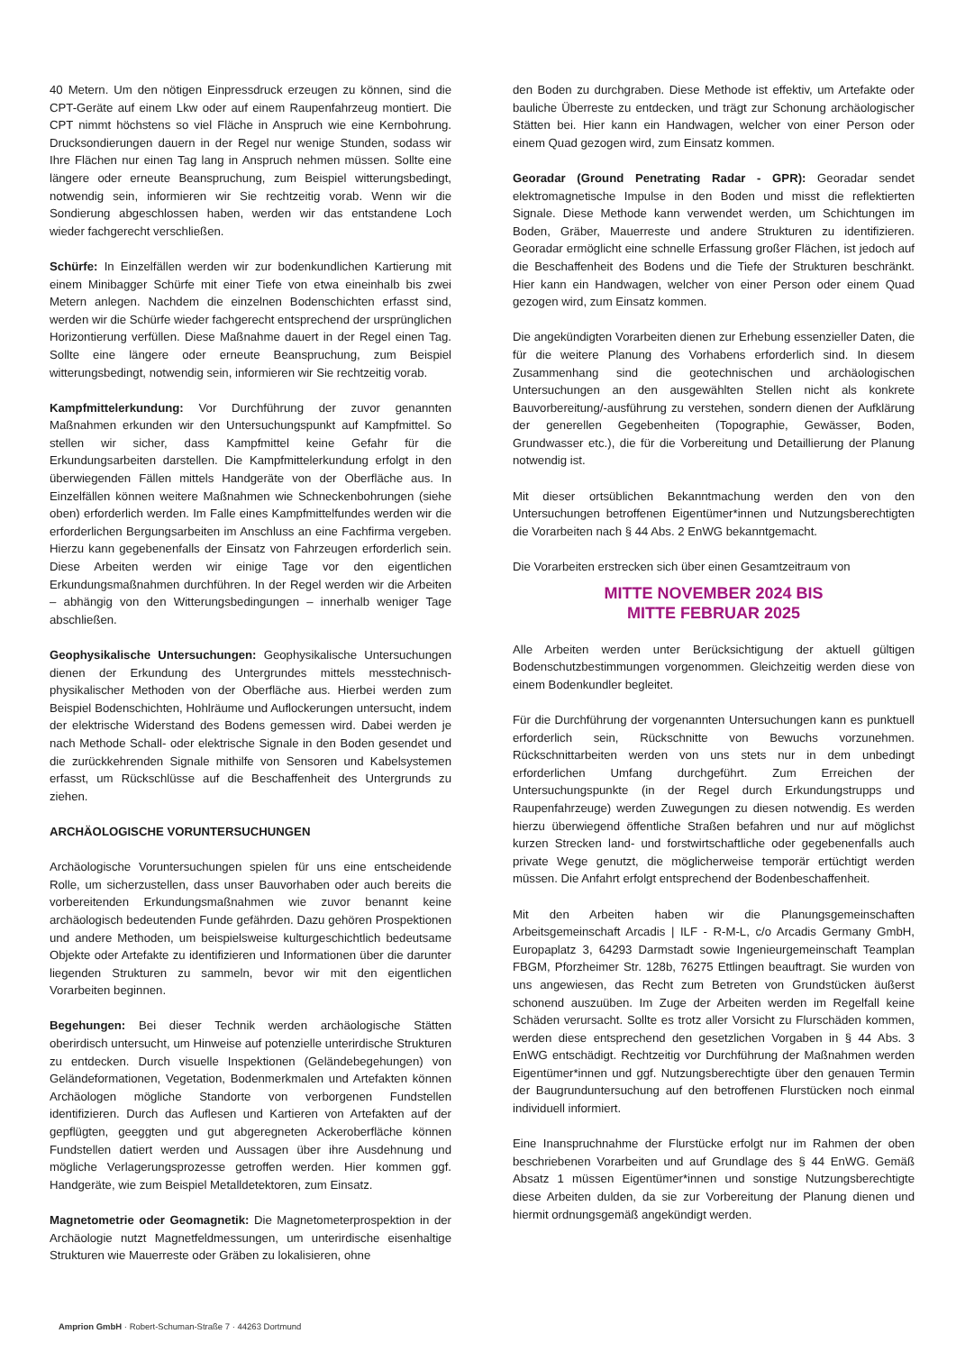40 Metern. Um den nötigen Einpressdruck erzeugen zu können, sind die CPT-Geräte auf einem Lkw oder auf einem Raupenfahrzeug montiert. Die CPT nimmt höchstens so viel Fläche in Anspruch wie eine Kernbohrung. Drucksondierungen dauern in der Regel nur wenige Stunden, sodass wir Ihre Flächen nur einen Tag lang in Anspruch nehmen müssen. Sollte eine längere oder erneute Beanspruchung, zum Beispiel witterungsbedingt, notwendig sein, informieren wir Sie rechtzeitig vorab. Wenn wir die Sondierung abgeschlossen haben, werden wir das entstandene Loch wieder fachgerecht verschließen.
Schürfe: In Einzelfällen werden wir zur bodenkundlichen Kartierung mit einem Minibagger Schürfe mit einer Tiefe von etwa eineinhalb bis zwei Metern anlegen. Nachdem die einzelnen Bodenschichten erfasst sind, werden wir die Schürfe wieder fachgerecht entsprechend der ursprünglichen Horizontierung verfüllen. Diese Maßnahme dauert in der Regel einen Tag. Sollte eine längere oder erneute Beanspruchung, zum Beispiel witterungsbedingt, notwendig sein, informieren wir Sie rechtzeitig vorab.
Kampfmittelerkundung: Vor Durchführung der zuvor genannten Maßnahmen erkunden wir den Untersuchungspunkt auf Kampfmittel. So stellen wir sicher, dass Kampfmittel keine Gefahr für die Erkundungsarbeiten darstellen. Die Kampfmittelerkundung erfolgt in den überwiegenden Fällen mittels Handgeräte von der Oberfläche aus. In Einzelfällen können weitere Maßnahmen wie Schneckenbohrungen (siehe oben) erforderlich werden. Im Falle eines Kampfmittelfundes werden wir die erforderlichen Bergungsarbeiten im Anschluss an eine Fachfirma vergeben. Hierzu kann gegebenenfalls der Einsatz von Fahrzeugen erforderlich sein. Diese Arbeiten werden wir einige Tage vor den eigentlichen Erkundungsmaßnahmen durchführen. In der Regel werden wir die Arbeiten – abhängig von den Witterungsbedingungen – innerhalb weniger Tage abschließen.
Geophysikalische Untersuchungen: Geophysikalische Untersuchungen dienen der Erkundung des Untergrundes mittels messtechnisch-physikalischer Methoden von der Oberfläche aus. Hierbei werden zum Beispiel Bodenschichten, Hohlräume und Auflockerungen untersucht, indem der elektrische Widerstand des Bodens gemessen wird. Dabei werden je nach Methode Schall- oder elektrische Signale in den Boden gesendet und die zurückkehrenden Signale mithilfe von Sensoren und Kabelsystemen erfasst, um Rückschlüsse auf die Beschaffenheit des Untergrunds zu ziehen.
ARCHÄOLOGISCHE VORUNTERSUCHUNGEN
Archäologische Voruntersuchungen spielen für uns eine entscheidende Rolle, um sicherzustellen, dass unser Bauvorhaben oder auch bereits die vorbereitenden Erkundungsmaßnahmen wie zuvor benannt keine archäologisch bedeutenden Funde gefährden. Dazu gehören Prospektionen und andere Methoden, um beispielsweise kulturgeschichtlich bedeutsame Objekte oder Artefakte zu identifizieren und Informationen über die darunter liegenden Strukturen zu sammeln, bevor wir mit den eigentlichen Vorarbeiten beginnen.
Begehungen: Bei dieser Technik werden archäologische Stätten oberirdisch untersucht, um Hinweise auf potenzielle unterirdische Strukturen zu entdecken. Durch visuelle Inspektionen (Geländebegehungen) von Geländeformationen, Vegetation, Bodenmerkmalen und Artefakten können Archäologen mögliche Standorte von verborgenen Fundstellen identifizieren. Durch das Auflesen und Kartieren von Artefakten auf der gepflügten, geeggten und gut abgeregneten Ackeroberfläche können Fundstellen datiert werden und Aussagen über ihre Ausdehnung und mögliche Verlagerungsprozesse getroffen werden. Hier kommen ggf. Handgeräte, wie zum Beispiel Metalldetektoren, zum Einsatz.
Magnetometrie oder Geomagnetik: Die Magnetometerprospektion in der Archäologie nutzt Magnetfeldmessungen, um unterirdische eisenhaltige Strukturen wie Mauerreste oder Gräben zu lokalisieren, ohne
den Boden zu durchgraben. Diese Methode ist effektiv, um Artefakte oder bauliche Überreste zu entdecken, und trägt zur Schonung archäologischer Stätten bei. Hier kann ein Handwagen, welcher von einer Person oder einem Quad gezogen wird, zum Einsatz kommen.
Georadar (Ground Penetrating Radar - GPR): Georadar sendet elektromagnetische Impulse in den Boden und misst die reflektierten Signale. Diese Methode kann verwendet werden, um Schichtungen im Boden, Gräber, Mauerreste und andere Strukturen zu identifizieren. Georadar ermöglicht eine schnelle Erfassung großer Flächen, ist jedoch auf die Beschaffenheit des Bodens und die Tiefe der Strukturen beschränkt. Hier kann ein Handwagen, welcher von einer Person oder einem Quad gezogen wird, zum Einsatz kommen.
Die angekündigten Vorarbeiten dienen zur Erhebung essenzieller Daten, die für die weitere Planung des Vorhabens erforderlich sind. In diesem Zusammenhang sind die geotechnischen und archäologischen Untersuchungen an den ausgewählten Stellen nicht als konkrete Bauvorbereitung/-ausführung zu verstehen, sondern dienen der Aufklärung der generellen Gegebenheiten (Topographie, Gewässer, Boden, Grundwasser etc.), die für die Vorbereitung und Detaillierung der Planung notwendig ist.
Mit dieser ortsüblichen Bekanntmachung werden den von den Untersuchungen betroffenen Eigentümer*innen und Nutzungsberechtigten die Vorarbeiten nach § 44 Abs. 2 EnWG bekanntgemacht.
Die Vorarbeiten erstrecken sich über einen Gesamtzeitraum von
MITTE NOVEMBER 2024 BIS
MITTE FEBRUAR 2025
Alle Arbeiten werden unter Berücksichtigung der aktuell gültigen Bodenschutzbestimmungen vorgenommen. Gleichzeitig werden diese von einem Bodenkundler begleitet.
Für die Durchführung der vorgenannten Untersuchungen kann es punktuell erforderlich sein, Rückschnitte von Bewuchs vorzunehmen. Rückschnittarbeiten werden von uns stets nur in dem unbedingt erforderlichen Umfang durchgeführt. Zum Erreichen der Untersuchungspunkte (in der Regel durch Erkundungstrupps und Raupenfahrzeuge) werden Zuwegungen zu diesen notwendig. Es werden hierzu überwiegend öffentliche Straßen befahren und nur auf möglichst kurzen Strecken land- und forstwirtschaftliche oder gegebenenfalls auch private Wege genutzt, die möglicherweise temporär ertüchtigt werden müssen. Die Anfahrt erfolgt entsprechend der Bodenbeschaffenheit.
Mit den Arbeiten haben wir die Planungsgemeinschaften Arbeitsgemeinschaft Arcadis | ILF - R-M-L, c/o Arcadis Germany GmbH, Europaplatz 3, 64293 Darmstadt sowie Ingenieurgemeinschaft Teamplan FBGM, Pforzheimer Str. 128b, 76275 Ettlingen beauftragt. Sie wurden von uns angewiesen, das Recht zum Betreten von Grundstücken äußerst schonend auszuüben. Im Zuge der Arbeiten werden im Regelfall keine Schäden verursacht. Sollte es trotz aller Vorsicht zu Flurschäden kommen, werden diese entsprechend den gesetzlichen Vorgaben in § 44 Abs. 3 EnWG entschädigt. Rechtzeitig vor Durchführung der Maßnahmen werden Eigentümer*innen und ggf. Nutzungsberechtigte über den genauen Termin der Baugrunduntersuchung auf den betroffenen Flurstücken noch einmal individuell informiert.
Eine Inanspruchnahme der Flurstücke erfolgt nur im Rahmen der oben beschriebenen Vorarbeiten und auf Grundlage des § 44 EnWG. Gemäß Absatz 1 müssen Eigentümer*innen und sonstige Nutzungsberechtigte diese Arbeiten dulden, da sie zur Vorbereitung der Planung dienen und hiermit ordnungsgemäß angekündigt werden.
Amprion GmbH · Robert-Schuman-Straße 7 · 44263 Dortmund